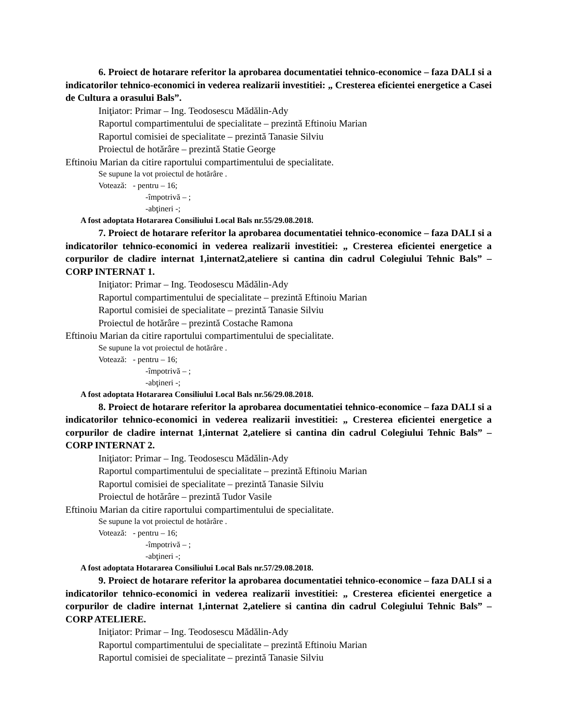6. Proiect de hotarare referitor la aprobarea documentatiei tehnico-economice – faza DALI si a indicatorilor tehnico-economici in vederea realizarii investitiei: „ Cresterea eficientei energetice a Casei de Cultura a orasului Bals”.
Iniţiator: Primar – Ing. Teodosescu Mădălin-Ady
Raportul compartimentului de specialitate – prezintă Eftinoiu Marian
Raportul comisiei de specialitate – prezintă Tanasie Silviu
Proiectul de hotărâre – prezintă Statie George
Eftinoiu Marian da citire raportului compartimentului de specialitate.
Se supune la vot proiectul de hotărâre .
Votează: - pentru – 16;
-împotrivă – ;
-abţineri -;
A fost adoptata Hotararea Consiliului Local Bals nr.55/29.08.2018.
7. Proiect de hotarare referitor la aprobarea documentatiei tehnico-economice – faza DALI si a indicatorilor tehnico-economici in vederea realizarii investitiei: „ Cresterea eficientei energetice a corpurilor de cladire internat 1,internat2,ateliere si cantina din cadrul Colegiului Tehnic Bals” – CORP INTERNAT 1.
Iniţiator: Primar – Ing. Teodosescu Mădălin-Ady
Raportul compartimentului de specialitate – prezintă Eftinoiu Marian
Raportul comisiei de specialitate – prezintă Tanasie Silviu
Proiectul de hotărâre – prezintă Costache Ramona
Eftinoiu Marian da citire raportului compartimentului de specialitate.
Se supune la vot proiectul de hotărâre .
Votează: - pentru – 16;
-împotrivă – ;
-abţineri -;
A fost adoptata Hotararea Consiliului Local Bals nr.56/29.08.2018.
8. Proiect de hotarare referitor la aprobarea documentatiei tehnico-economice – faza DALI si a indicatorilor tehnico-economici in vederea realizarii investitiei: „ Cresterea eficientei energetice a corpurilor de cladire internat 1,internat 2,ateliere si cantina din cadrul Colegiului Tehnic Bals” – CORP INTERNAT 2.
Iniţiator: Primar – Ing. Teodosescu Mădălin-Ady
Raportul compartimentului de specialitate – prezintă Eftinoiu Marian
Raportul comisiei de specialitate – prezintă Tanasie Silviu
Proiectul de hotărâre – prezintă Tudor Vasile
Eftinoiu Marian da citire raportului compartimentului de specialitate.
Se supune la vot proiectul de hotărâre .
Votează: - pentru – 16;
-împotrivă – ;
-abţineri -;
A fost adoptata Hotararea Consiliului Local Bals nr.57/29.08.2018.
9. Proiect de hotarare referitor la aprobarea documentatiei tehnico-economice – faza DALI si a indicatorilor tehnico-economici in vederea realizarii investitiei: „ Cresterea eficientei energetice a corpurilor de cladire internat 1,internat 2,ateliere si cantina din cadrul Colegiului Tehnic Bals” – CORP ATELIERE.
Iniţiator: Primar – Ing. Teodosescu Mădălin-Ady
Raportul compartimentului de specialitate – prezintă Eftinoiu Marian
Raportul comisiei de specialitate – prezintă Tanasie Silviu